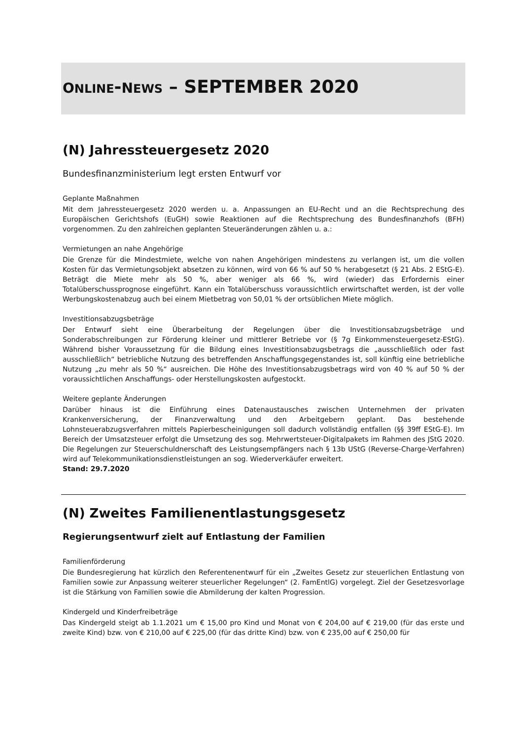ONLINE-NEWS – SEPTEMBER 2020
(N) Jahressteuergesetz 2020
Bundesfinanzministerium legt ersten Entwurf vor
Geplante Maßnahmen
Mit dem Jahressteuergesetz 2020 werden u. a. Anpassungen an EU-Recht und an die Rechtsprechung des Europäischen Gerichtshofs (EuGH) sowie Reaktionen auf die Rechtsprechung des Bundesfinanzhofs (BFH) vorgenommen. Zu den zahlreichen geplanten Steueränderungen zählen u. a.:
Vermietungen an nahe Angehörige
Die Grenze für die Mindestmiete, welche von nahen Angehörigen mindestens zu verlangen ist, um die vollen Kosten für das Vermietungsobjekt absetzen zu können, wird von 66 % auf 50 % herabgesetzt (§ 21 Abs. 2 EStG-E). Beträgt die Miete mehr als 50 %, aber weniger als 66 %, wird (wieder) das Erfordernis einer Totalüberschussprognose eingeführt. Kann ein Totalüberschuss voraussichtlich erwirtschaftet werden, ist der volle Werbungskostenabzug auch bei einem Mietbetrag von 50,01 % der ortsüblichen Miete möglich.
Investitionsabzugsbeträge
Der Entwurf sieht eine Überarbeitung der Regelungen über die Investitionsabzugsbeträge und Sonderabschreibungen zur Förderung kleiner und mittlerer Betriebe vor (§ 7g Einkommensteuergesetz-EStG). Während bisher Voraussetzung für die Bildung eines Investitionsabzugsbetrags die „ausschließlich oder fast ausschließlich“ betriebliche Nutzung des betreffenden Anschaffungsgegenstandes ist, soll künftig eine betriebliche Nutzung „zu mehr als 50 %“ ausreichen. Die Höhe des Investitionsabzugsbetrags wird von 40 % auf 50 % der voraussichtlichen Anschaffungs- oder Herstellungskosten aufgestockt.
Weitere geplante Änderungen
Darüber hinaus ist die Einführung eines Datenaustausches zwischen Unternehmen der privaten Krankenversicherung, der Finanzverwaltung und den Arbeitgebern geplant. Das bestehende Lohnsteuerabzugsverfahren mittels Papierbescheinigungen soll dadurch vollständig entfallen (§§ 39ff EStG-E). Im Bereich der Umsatzsteuer erfolgt die Umsetzung des sog. Mehrwertsteuer-Digitalpakets im Rahmen des JStG 2020. Die Regelungen zur Steuerschuldnerschaft des Leistungsempfängers nach § 13b UStG (Reverse-Charge-Verfahren) wird auf Telekommunikationsdienstleistungen an sog. Wiederverkäufer erweitert.
Stand: 29.7.2020
(N) Zweites Familienentlastungsgesetz
Regierungsentwurf zielt auf Entlastung der Familien
Familienförderung
Die Bundesregierung hat kürzlich den Referentenentwurf für ein „Zweites Gesetz zur steuerlichen Entlastung von Familien sowie zur Anpassung weiterer steuerlicher Regelungen“ (2. FamEntlG) vorgelegt. Ziel der Gesetzesvorlage ist die Stärkung von Familien sowie die Abmilderung der kalten Progression.
Kindergeld und Kinderfreibeträge
Das Kindergeld steigt ab 1.1.2021 um € 15,00 pro Kind und Monat von € 204,00 auf € 219,00 (für das erste und zweite Kind) bzw. von € 210,00 auf € 225,00 (für das dritte Kind) bzw. von € 235,00 auf € 250,00 für